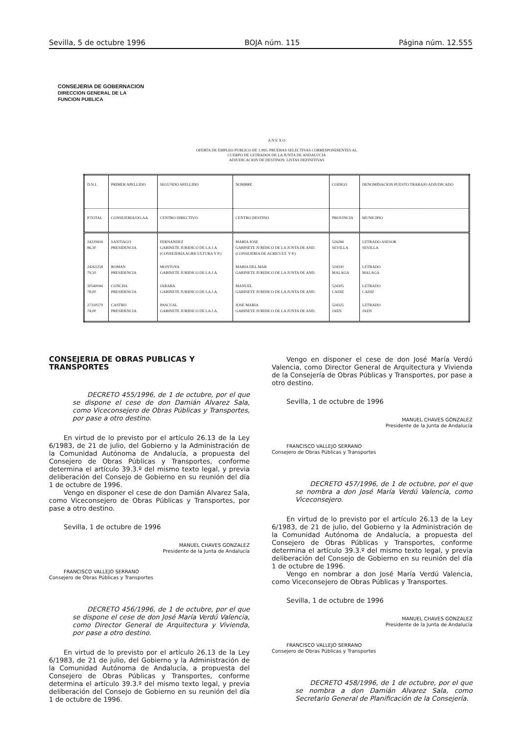Sevilla, 5 de octubre 1996 BOJA núm. 115 Página núm. 12.555
CONSEJERIA DE GOBERNACION
DIRECCION GENERAL DE LA
FUNCION PUBLICA
A N E X O
OFERTA DE EMPLEO PUBLICO DE 1.995. PRUEBAS SELECTIVAS CORRESPONDIENTES AL
CUERPO DE LETRADOS DE LA JUNTA DE ANDALUCIA
ADJUDICACION DE DESTINOS: LISTAS DEFINITIVAS
| D.N.I. | PRIMER APELLIDO | SEGUNDO APELLIDO | NOMBRE | CODIGO | DENOMINACION PUESTO TRABAJO ADJUDICADO |
| --- | --- | --- | --- | --- | --- |
| P.TOTAL | CONSEJERIA/OO.AA. | CENTRO DIRECTIVO | CENTRO DESTINO | PROVINCIA | MUNICIPIO |
| 24229434 86,30 | SANTIAGO PRESIDENCIA | FERNANDEZ GABINETE JURIDICO DE LA J.A. (CONSEJERIA AGRICULTURA Y P.) | MARIA JOSE GABINETE JURIDICO DE LA JUNTA DE AND. (CONSEJERIA DE AGRICULT. Y P.) | 524284 SEVILLA | LETRADO ASESOR SEVILLA |
| 24261258 79,50 | ROMAN PRESIDENCIA | MONTOYA GABINETE JURIDICO DE LA J.A. | MARIA DEL MAR GABINETE JURIDICO DE LA JUNTA DE AND. | 524330 MALAGA | LETRADO MALAGA |
| 30540044 78,00 | CONCHA PRESIDENCIA | JARABA GABINETE JURIDICO DE LA J.A. | MANUEL GABINETE JURIDICO DE LA JUNTA DE AND. | 524305 CADIZ | LETRADO CADIZ |
| 27310579 74,00 | CASTRO PRESIDENCIA | PASCUAL GABINETE JURIDICO DE LA J.A. | JOSE MARIA GABINETE JURIDICO DE LA JUNTA DE AND. | 524325 JAEN | LETRADO JAEN |
CONSEJERIA DE OBRAS PUBLICAS Y TRANSPORTES
DECRETO 455/1996, de 1 de octubre, por el que se dispone el cese de don Damián Alvarez Sala, como Viceconsejero de Obras Públicas y Transportes, por pase a otro destino.
En virtud de lo previsto por el artículo 26.13 de la Ley 6/1983, de 21 de julio, del Gobierno y la Administración de la Comunidad Autónoma de Andalucía, a propuesta del Consejero de Obras Públicas y Transportes, conforme determina el artículo 39.3.º del mismo texto legal, y previa deliberación del Consejo de Gobierno en su reunión del día 1 de octubre de 1996.
Vengo en disponer el cese de don Damián Alvarez Sala, como Viceconsejero de Obras Públicas y Transportes, por pase a otro destino.
Sevilla, 1 de octubre de 1996
MANUEL CHAVES GONZALEZ
Presidente de la Junta de Andalucía
FRANCISCO VALLEJO SERRANO
Consejero de Obras Públicas y Transportes
DECRETO 456/1996, de 1 de octubre, por el que se dispone el cese de don José María Verdú Valencia, como Director General de Arquitectura y Vivienda, por pase a otro destino.
En virtud de lo previsto por el artículo 26.13 de la Ley 6/1983, de 21 de julio, del Gobierno y la Administración de la Comunidad Autónoma de Andalucía, a propuesta del Consejero de Obras Públicas y Transportes, conforme determina el artículo 39.3.º del mismo texto legal, y previa deliberación del Consejo de Gobierno en su reunión del día 1 de octubre de 1996.
Vengo en disponer el cese de don José María Verdú Valencia, como Director General de Arquitectura y Vivienda de la Consejería de Obras Públicas y Transportes, por pase a otro destino.
Sevilla, 1 de octubre de 1996
MANUEL CHAVES GONZALEZ
Presidente de la Junta de Andalucía
FRANCISCO VALLEJO SERRANO
Consejero de Obras Públicas y Transportes
DECRETO 457/1996, de 1 de octubre, por el que se nombra a don José María Verdú Valencia, como Viceconsejero.
En virtud de lo previsto por el artículo 26.13 de la Ley 6/1983, de 21 de julio, del Gobierno y la Administración de la Comunidad Autónoma de Andalucía, a propuesta del Consejero de Obras Públicas y Transportes, conforme determina el artículo 39.3.º del mismo texto legal, y previa deliberación del Consejo de Gobierno en su reunión del día 1 de octubre de 1996.
Vengo en nombrar a don José María Verdú Valencia, como Viceconsejero de Obras Públicas y Transportes.
Sevilla, 1 de octubre de 1996
MANUEL CHAVES GONZALEZ
Presidente de la Junta de Andalucía
FRANCISCO VALLEJO SERRANO
Consejero de Obras Públicas y Transportes
DECRETO 458/1996, de 1 de octubre, por el que se nombra a don Damián Alvarez Sala, como Secretario General de Planificación de la Consejería.